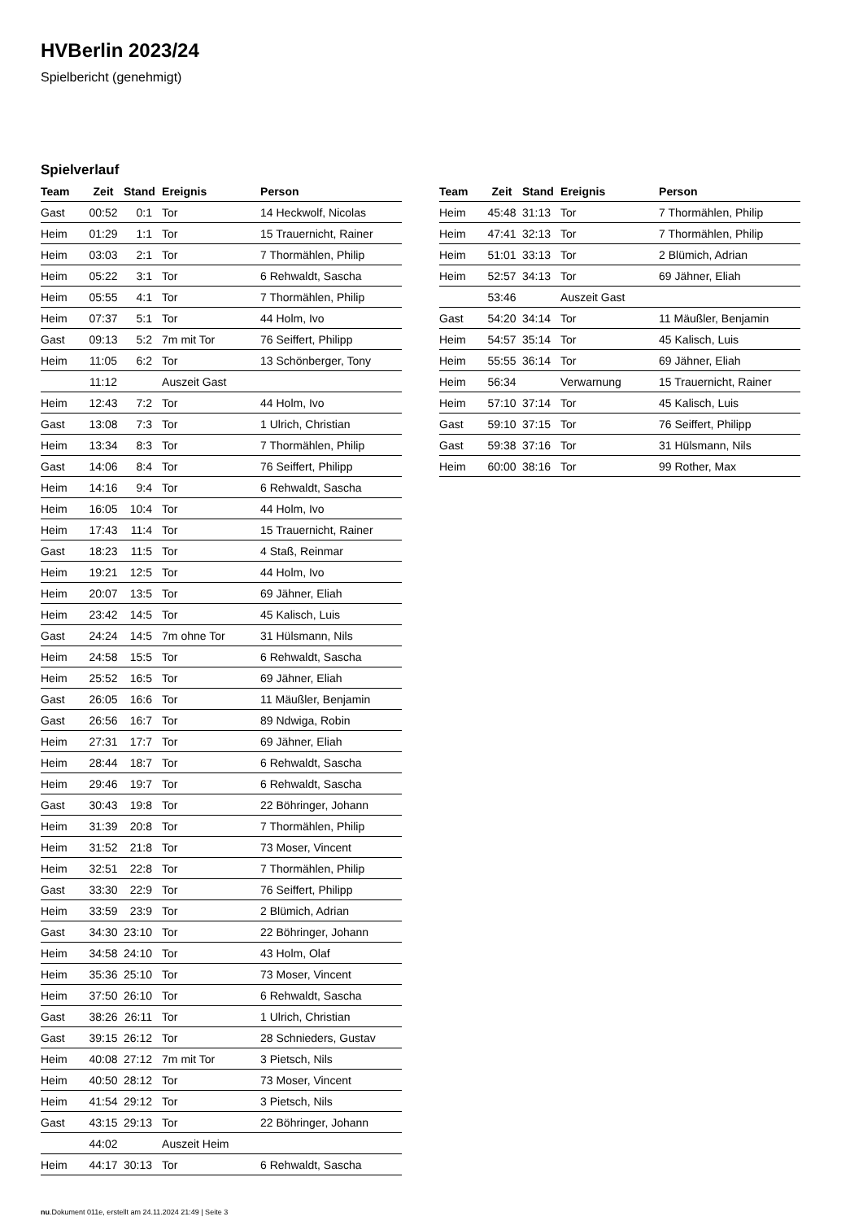HVBerlin 2023/24
Spielbericht (genehmigt)
Spielverlauf
| Team | Zeit | Stand | Ereignis | Person |
| --- | --- | --- | --- | --- |
| Gast | 00:52 | 0:1 | Tor | 14 Heckwolf, Nicolas |
| Heim | 01:29 | 1:1 | Tor | 15 Trauernicht, Rainer |
| Heim | 03:03 | 2:1 | Tor | 7 Thormählen, Philip |
| Heim | 05:22 | 3:1 | Tor | 6 Rehwaldt, Sascha |
| Heim | 05:55 | 4:1 | Tor | 7 Thormählen, Philip |
| Heim | 07:37 | 5:1 | Tor | 44 Holm, Ivo |
| Gast | 09:13 | 5:2 | 7m mit Tor | 76 Seiffert, Philipp |
| Heim | 11:05 | 6:2 | Tor | 13 Schönberger, Tony |
| | 11:12 | | Auszeit Gast | |
| Heim | 12:43 | 7:2 | Tor | 44 Holm, Ivo |
| Gast | 13:08 | 7:3 | Tor | 1 Ulrich, Christian |
| Heim | 13:34 | 8:3 | Tor | 7 Thormählen, Philip |
| Gast | 14:06 | 8:4 | Tor | 76 Seiffert, Philipp |
| Heim | 14:16 | 9:4 | Tor | 6 Rehwaldt, Sascha |
| Heim | 16:05 | 10:4 | Tor | 44 Holm, Ivo |
| Heim | 17:43 | 11:4 | Tor | 15 Trauernicht, Rainer |
| Gast | 18:23 | 11:5 | Tor | 4 Staß, Reinmar |
| Heim | 19:21 | 12:5 | Tor | 44 Holm, Ivo |
| Heim | 20:07 | 13:5 | Tor | 69 Jähner, Eliah |
| Heim | 23:42 | 14:5 | Tor | 45 Kalisch, Luis |
| Gast | 24:24 | 14:5 | 7m ohne Tor | 31 Hülsmann, Nils |
| Heim | 24:58 | 15:5 | Tor | 6 Rehwaldt, Sascha |
| Heim | 25:52 | 16:5 | Tor | 69 Jähner, Eliah |
| Gast | 26:05 | 16:6 | Tor | 11 Mäußler, Benjamin |
| Gast | 26:56 | 16:7 | Tor | 89 Ndwiga, Robin |
| Heim | 27:31 | 17:7 | Tor | 69 Jähner, Eliah |
| Heim | 28:44 | 18:7 | Tor | 6 Rehwaldt, Sascha |
| Heim | 29:46 | 19:7 | Tor | 6 Rehwaldt, Sascha |
| Gast | 30:43 | 19:8 | Tor | 22 Böhringer, Johann |
| Heim | 31:39 | 20:8 | Tor | 7 Thormählen, Philip |
| Heim | 31:52 | 21:8 | Tor | 73 Moser, Vincent |
| Heim | 32:51 | 22:8 | Tor | 7 Thormählen, Philip |
| Gast | 33:30 | 22:9 | Tor | 76 Seiffert, Philipp |
| Heim | 33:59 | 23:9 | Tor | 2 Blümich, Adrian |
| Gast | 34:30 | 23:10 | Tor | 22 Böhringer, Johann |
| Heim | 34:58 | 24:10 | Tor | 43 Holm, Olaf |
| Heim | 35:36 | 25:10 | Tor | 73 Moser, Vincent |
| Heim | 37:50 | 26:10 | Tor | 6 Rehwaldt, Sascha |
| Gast | 38:26 | 26:11 | Tor | 1 Ulrich, Christian |
| Gast | 39:15 | 26:12 | Tor | 28 Schnieders, Gustav |
| Heim | 40:08 | 27:12 | 7m mit Tor | 3 Pietsch, Nils |
| Heim | 40:50 | 28:12 | Tor | 73 Moser, Vincent |
| Heim | 41:54 | 29:12 | Tor | 3 Pietsch, Nils |
| Gast | 43:15 | 29:13 | Tor | 22 Böhringer, Johann |
| | 44:02 | | Auszeit Heim | |
| Heim | 44:17 | 30:13 | Tor | 6 Rehwaldt, Sascha |
| Team | Zeit | Stand | Ereignis | Person |
| --- | --- | --- | --- | --- |
| Heim | 45:48 | 31:13 | Tor | 7 Thormählen, Philip |
| Heim | 47:41 | 32:13 | Tor | 7 Thormählen, Philip |
| Heim | 51:01 | 33:13 | Tor | 2 Blümich, Adrian |
| Heim | 52:57 | 34:13 | Tor | 69 Jähner, Eliah |
| | 53:46 | | Auszeit Gast | |
| Gast | 54:20 | 34:14 | Tor | 11 Mäußler, Benjamin |
| Heim | 54:57 | 35:14 | Tor | 45 Kalisch, Luis |
| Heim | 55:55 | 36:14 | Tor | 69 Jähner, Eliah |
| Heim | 56:34 | | Verwarnung | 15 Trauernicht, Rainer |
| Heim | 57:10 | 37:14 | Tor | 45 Kalisch, Luis |
| Gast | 59:10 | 37:15 | Tor | 76 Seiffert, Philipp |
| Gast | 59:38 | 37:16 | Tor | 31 Hülsmann, Nils |
| Heim | 60:00 | 38:16 | Tor | 99 Rother, Max |
nu.Dokument 011e, erstellt am 24.11.2024 21:49 | Seite 3